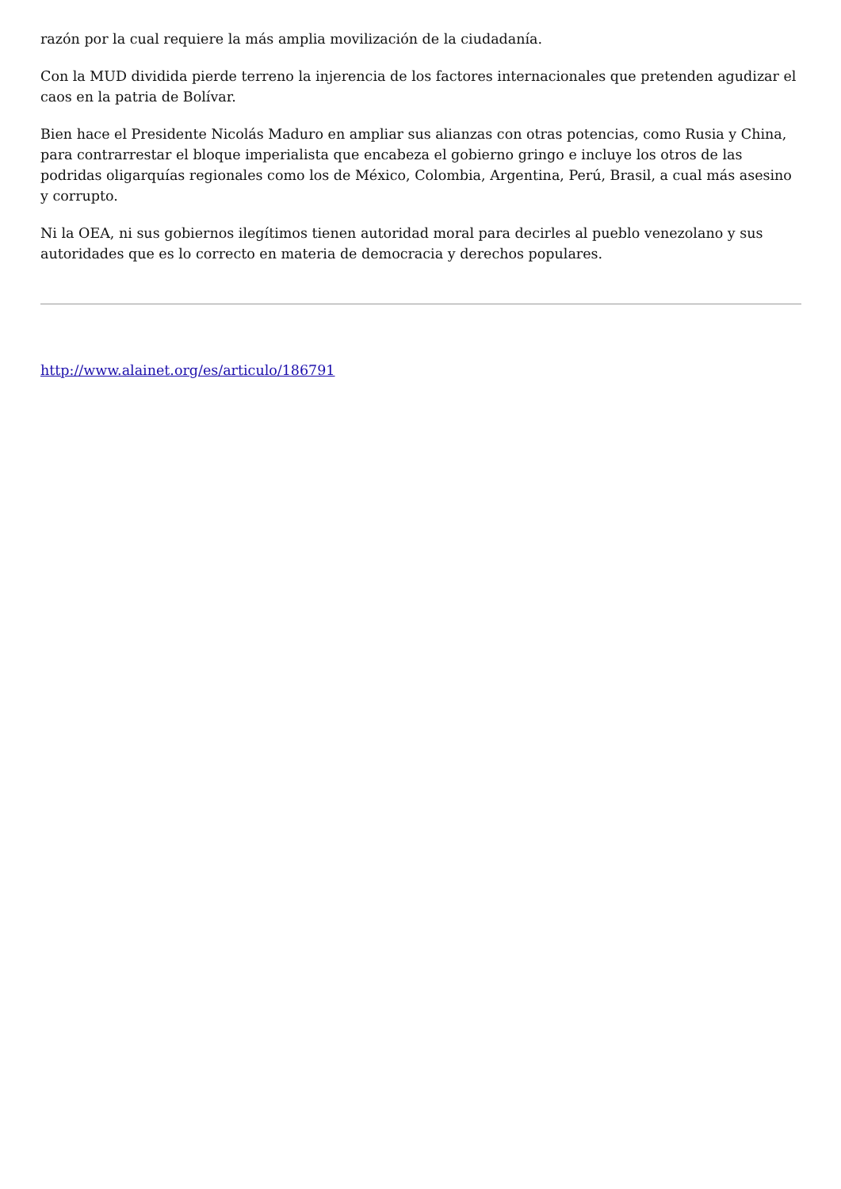razón por la cual requiere la más amplia movilización de la ciudadanía.
Con la MUD dividida pierde terreno la injerencia de los factores internacionales que pretenden agudizar el caos en la patria de Bolívar.
Bien hace el Presidente Nicolás Maduro en ampliar sus alianzas con otras potencias, como Rusia y China, para contrarrestar el bloque imperialista que encabeza el gobierno gringo e incluye los otros de las podridas oligarquías regionales como los de México, Colombia, Argentina, Perú, Brasil, a cual más asesino y corrupto.
Ni la OEA, ni sus gobiernos ilegítimos tienen autoridad moral para decirles al pueblo venezolano y sus autoridades que es lo correcto en materia de democracia y derechos populares.
http://www.alainet.org/es/articulo/186791